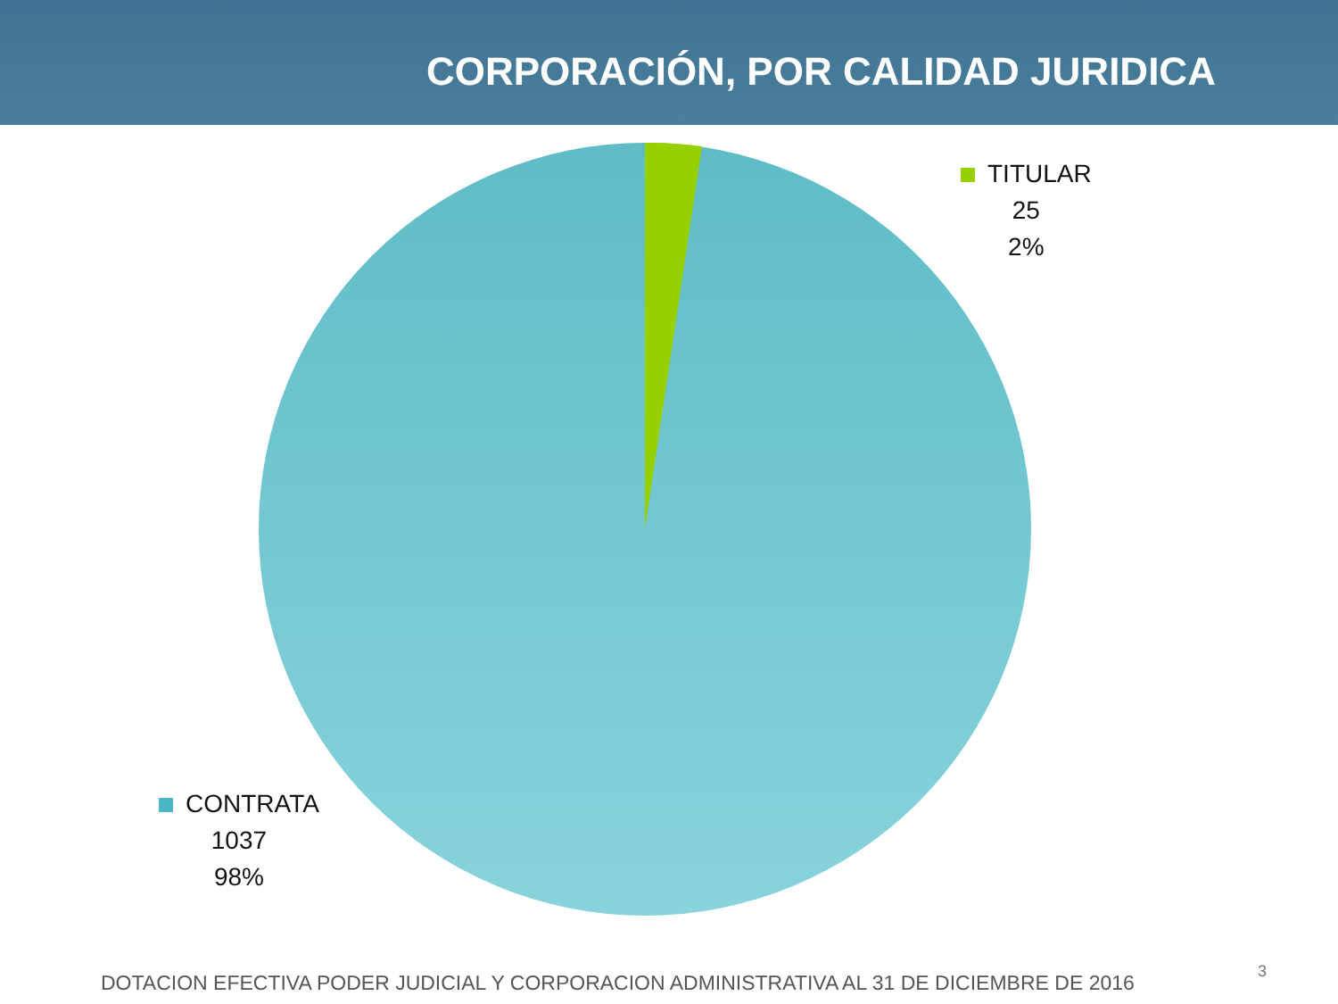CORPORACIÓN, POR CALIDAD JURIDICA
TITULAR
25
2%
CONTRATA
1037
98%
DOTACION EFECTIVA PODER JUDICIAL Y CORPORACION ADMINISTRATIVA AL 31 DE DICIEMBRE DE 2016
3